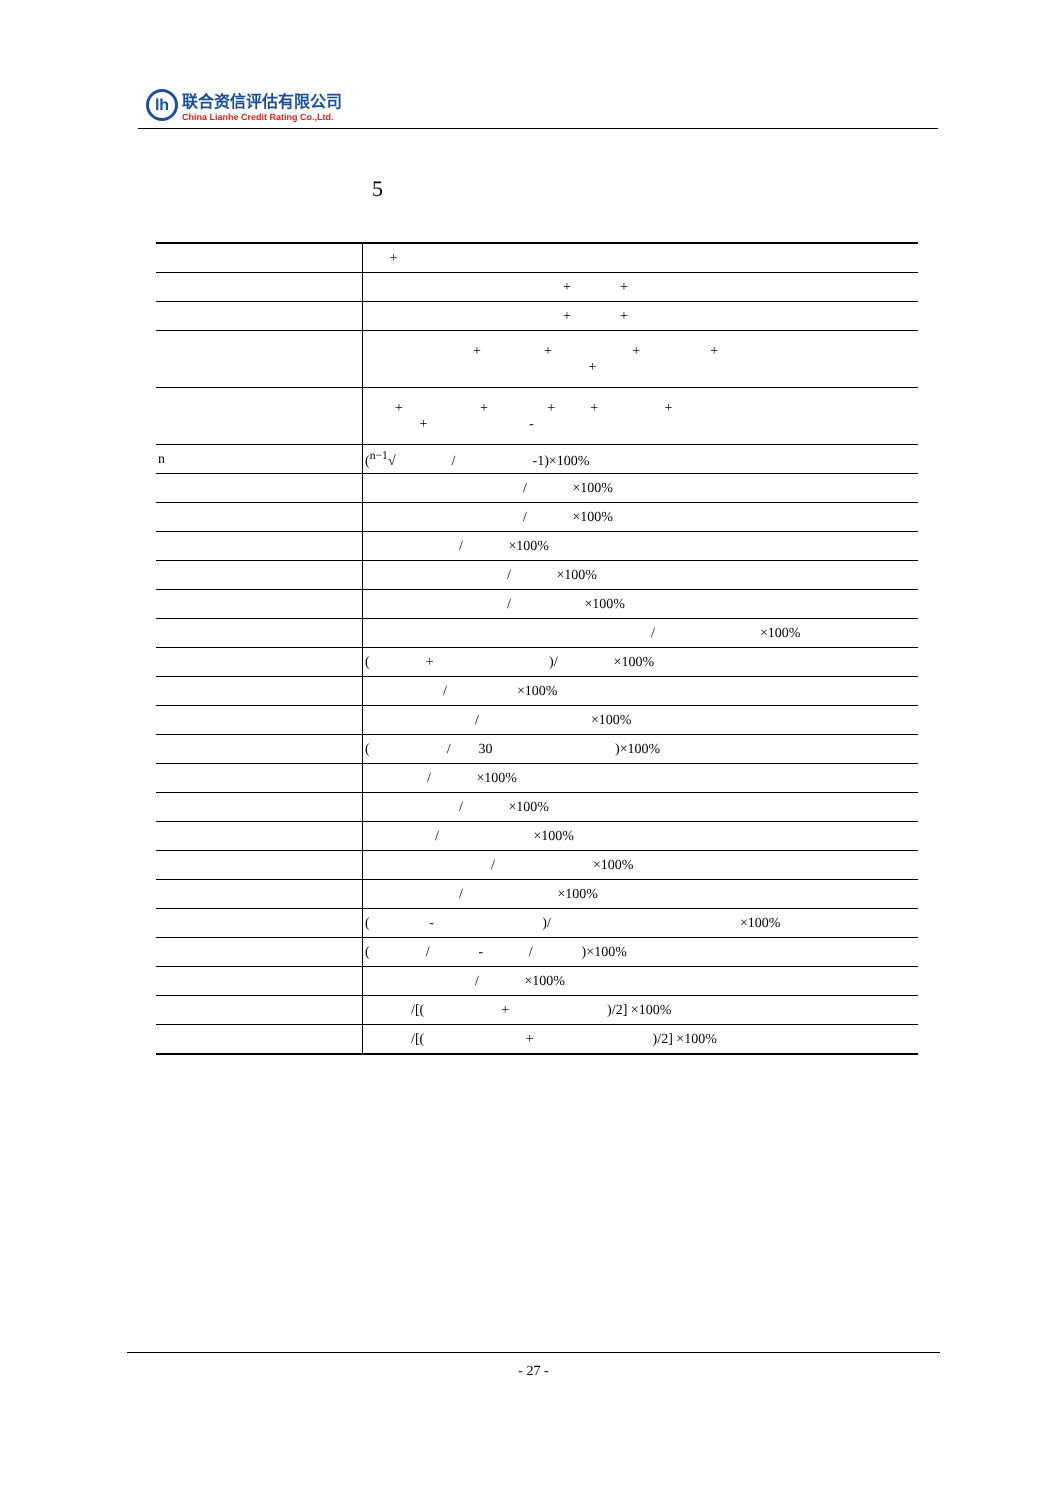lh
联合资信评估有限公司
China Lianhe Credit Rating Co.,Ltd.
5
| | + |
| | + + |
| | + + |
| | + + + + + |
| | + + + + + + - |
| n | (<sup>n−1</sup>√ / -1)×100% |
| | / ×100% |
| | / ×100% |
| | / ×100% |
| | / ×100% |
| | / ×100% |
| | / ×100% |
| | ( + )/ ×100% |
| | / ×100% |
| | / ×100% |
| | ( / 30 )×100% |
| | / ×100% |
| | / ×100% |
| | / ×100% |
| | / ×100% |
| | / ×100% |
| | ( - )/ ×100% |
| | ( / - / )×100% |
| | / ×100% |
| | /[( + )/2] ×100% |
| | /[( + )/2] ×100% |
- 27 -